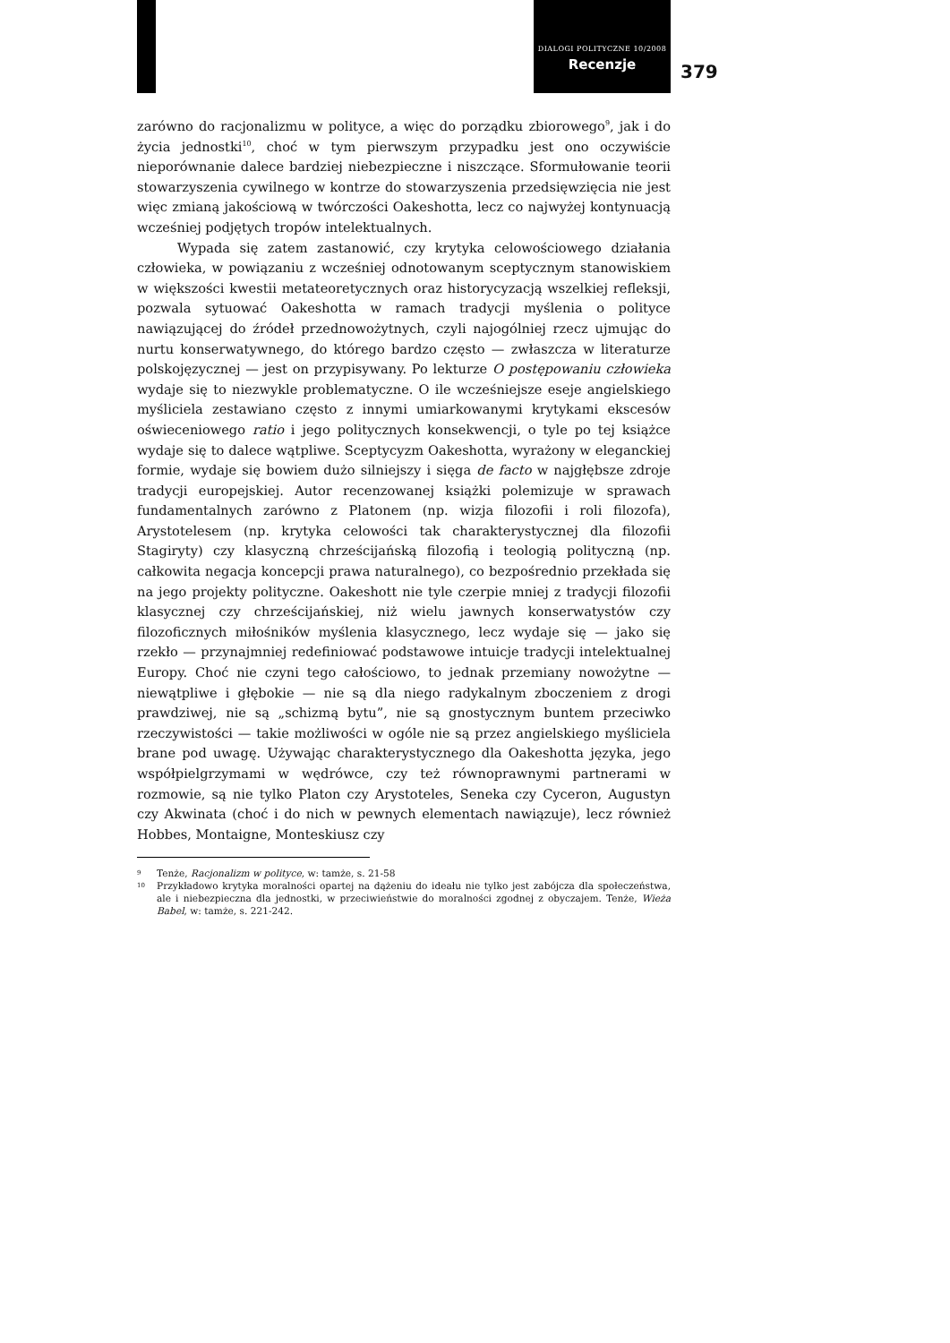DIALOGI POLITYCZNE 10/2008
Recenzje
379
zarówno do racjonalizmu w polityce, a więc do porządku zbiorowego<sup>9</sup>, jak i do życia jednostki<sup>10</sup>, choć w tym pierwszym przypadku jest ono oczywiście nieporównanie dalece bardziej niebezpieczne i niszczące. Sformułowanie teorii stowarzyszenia cywilnego w kontrze do stowarzyszenia przedsięwzięcia nie jest więc zmianą jakościową w twórczości Oakeshotta, lecz co najwyżej kontynuacją wcześniej podjętych tropów intelektualnych.
Wypada się zatem zastanowić, czy krytyka celowościowego działania człowieka, w powiązaniu z wcześniej odnotowanym sceptycznym stanowiskiem w większości kwestii metateoretycznych oraz historycyzacją wszelkiej refleksji, pozwala sytuować Oakeshotta w ramach tradycji myślenia o polityce nawiązującej do źródeł przednowożytnych, czyli najogólniej rzecz ujmując do nurtu konserwatywnego, do którego bardzo często — zwłaszcza w literaturze polskojęzycznej — jest on przypisywany. Po lekturze O postępowaniu człowieka wydaje się to niezwykle problematyczne. O ile wcześniejsze eseje angielskiego myśliciela zestawiano często z innymi umiarkowanymi krytykami ekscesów oświeceniowego ratio i jego politycznych konsekwencji, o tyle po tej książce wydaje się to dalece wątpliwe. Sceptycyzm Oakeshotta, wyrażony w eleganckiej formie, wydaje się bowiem dużo silniejszy i sięga de facto w najgłębsze zdroje tradycji europejskiej. Autor recenzowanej książki polemizuje w sprawach fundamentalnych zarówno z Platonem (np. wizja filozofii i roli filozofa), Arystotelesem (np. krytyka celowości tak charakterystycznej dla filozofii Stagiryty) czy klasyczną chrześcijańską filozofią i teologią polityczną (np. całkowita negacja koncepcji prawa naturalnego), co bezpośrednio przekłada się na jego projekty polityczne. Oakeshott nie tyle czerpie mniej z tradycji filozofii klasycznej czy chrześcijańskiej, niż wielu jawnych konserwatystów czy filozoficznych miłośników myślenia klasycznego, lecz wydaje się — jako się rzekło — przynajmniej redefiniować podstawowe intuicje tradycji intelektualnej Europy. Choć nie czyni tego całościowo, to jednak przemiany nowożytne — niewątpliwe i głębokie — nie są dla niego radykalnym zboczeniem z drogi prawdziwej, nie są „schizmą bytu”, nie są gnostycznym buntem przeciwko rzeczywistości — takie możliwości w ogóle nie są przez angielskiego myśliciela brane pod uwagę. Używając charakterystycznego dla Oakeshotta języka, jego współpielgrzymami w wędrówce, czy też równoprawnymi partnerami w rozmowie, są nie tylko Platon czy Arystoteles, Seneka czy Cyceron, Augustyn czy Akwinata (choć i do nich w pewnych elementach nawiązuje), lecz również Hobbes, Montaigne, Monteskiusz czy
9 Tenże, Racjonalizm w polityce, w: tamże, s. 21-58
10 Przykładowo krytyka moralności opartej na dążeniu do ideału nie tylko jest zabójcza dla społeczeństwa, ale i niebezpieczna dla jednostki, w przeciwieństwie do moralności zgodnej z obyczajem. Tenże, Wieża Babel, w: tamże, s. 221-242.